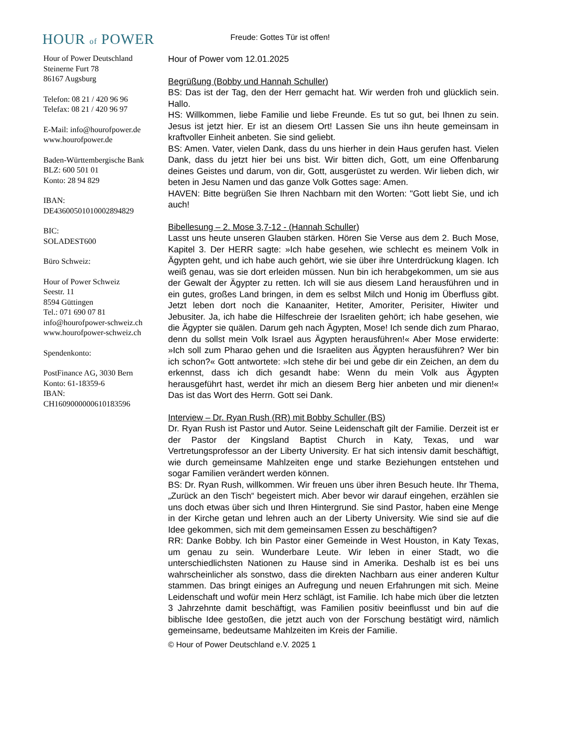HOUR of POWER
Freude: Gottes Tür ist offen!
Hour of Power Deutschland
Steinerne Furt 78
86167 Augsburg
Telefon: 08 21 / 420 96 96
Telefax: 08 21 / 420 96 97
E-Mail: info@hourofpower.de
www.hourofpower.de
Baden-Württembergische Bank
BLZ: 600 501 01
Konto: 28 94 829
IBAN:
DE43600501010002894829
BIC:
SOLADEST600
Büro Schweiz:
Hour of Power Schweiz
Seestr. 11
8594 Güttingen
Tel.: 071 690 07 81
info@hourofpower-schweiz.ch
www.hourofpower-schweiz.ch
Spendenkonto:
PostFinance AG, 3030 Bern
Konto: 61-18359-6
IBAN:
CH1609000000610183596
Hour of Power vom 12.01.2025
Begrüßung (Bobby und Hannah Schuller)
BS: Das ist der Tag, den der Herr gemacht hat. Wir werden froh und glücklich sein. Hallo.
HS: Willkommen, liebe Familie und liebe Freunde. Es tut so gut, bei Ihnen zu sein. Jesus ist jetzt hier. Er ist an diesem Ort! Lassen Sie uns ihn heute gemeinsam in kraftvoller Einheit anbeten. Sie sind geliebt.
BS: Amen. Vater, vielen Dank, dass du uns hierher in dein Haus gerufen hast. Vielen Dank, dass du jetzt hier bei uns bist. Wir bitten dich, Gott, um eine Offenbarung deines Geistes und darum, von dir, Gott, ausgerüstet zu werden. Wir lieben dich, wir beten in Jesu Namen und das ganze Volk Gottes sage: Amen.
HAVEN: Bitte begrüßen Sie Ihren Nachbarn mit den Worten: "Gott liebt Sie, und ich auch!
Bibellesung – 2. Mose 3,7-12 - (Hannah Schuller)
Lasst uns heute unseren Glauben stärken. Hören Sie Verse aus dem 2. Buch Mose, Kapitel 3. Der HERR sagte: »Ich habe gesehen, wie schlecht es meinem Volk in Ägypten geht, und ich habe auch gehört, wie sie über ihre Unterdrückung klagen. Ich weiß genau, was sie dort erleiden müssen. Nun bin ich herabgekommen, um sie aus der Gewalt der Ägypter zu retten. Ich will sie aus diesem Land herausführen und in ein gutes, großes Land bringen, in dem es selbst Milch und Honig im Überfluss gibt. Jetzt leben dort noch die Kanaaniter, Hetiter, Amoriter, Perisiter, Hiwiter und Jebusiter. Ja, ich habe die Hilfeschreie der Israeliten gehört; ich habe gesehen, wie die Ägypter sie quälen. Darum geh nach Ägypten, Mose! Ich sende dich zum Pharao, denn du sollst mein Volk Israel aus Ägypten herausführen!« Aber Mose erwiderte: »Ich soll zum Pharao gehen und die Israeliten aus Ägypten herausführen? Wer bin ich schon?« Gott antwortete: »Ich stehe dir bei und gebe dir ein Zeichen, an dem du erkennst, dass ich dich gesandt habe: Wenn du mein Volk aus Ägypten herausgeführt hast, werdet ihr mich an diesem Berg hier anbeten und mir dienen!« Das ist das Wort des Herrn. Gott sei Dank.
Interview – Dr. Ryan Rush (RR) mit Bobby Schuller (BS)
Dr. Ryan Rush ist Pastor und Autor. Seine Leidenschaft gilt der Familie. Derzeit ist er der Pastor der Kingsland Baptist Church in Katy, Texas, und war Vertretungsprofessor an der Liberty University. Er hat sich intensiv damit beschäftigt, wie durch gemeinsame Mahlzeiten enge und starke Beziehungen entstehen und sogar Familien verändert werden können.
BS: Dr. Ryan Rush, willkommen. Wir freuen uns über ihren Besuch heute. Ihr Thema, „Zurück an den Tisch“ begeistert mich. Aber bevor wir darauf eingehen, erzählen sie uns doch etwas über sich und Ihren Hintergrund. Sie sind Pastor, haben eine Menge in der Kirche getan und lehren auch an der Liberty University. Wie sind sie auf die Idee gekommen, sich mit dem gemeinsamen Essen zu beschäftigen?
RR: Danke Bobby. Ich bin Pastor einer Gemeinde in West Houston, in Katy Texas, um genau zu sein. Wunderbare Leute. Wir leben in einer Stadt, wo die unterschiedlichsten Nationen zu Hause sind in Amerika. Deshalb ist es bei uns wahrscheinlicher als sonstwo, dass die direkten Nachbarn aus einer anderen Kultur stammen. Das bringt einiges an Aufregung und neuen Erfahrungen mit sich. Meine Leidenschaft und wofür mein Herz schlägt, ist Familie. Ich habe mich über die letzten 3 Jahrzehnte damit beschäftigt, was Familien positiv beeinflusst und bin auf die biblische Idee gestoßen, die jetzt auch von der Forschung bestätigt wird, nämlich gemeinsame, bedeutsame Mahlzeiten im Kreis der Familie.
© Hour of Power Deutschland e.V. 2025 1